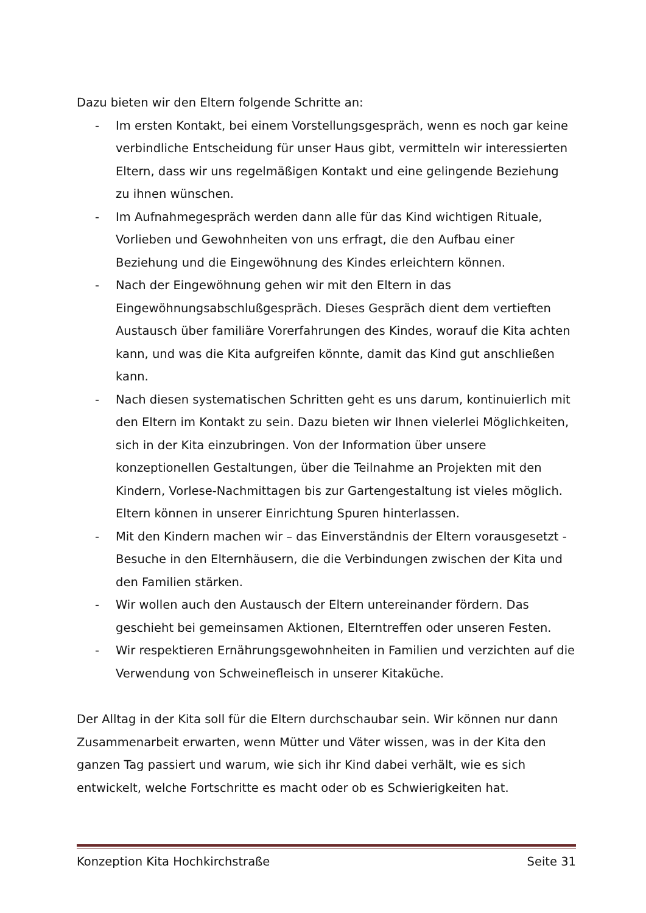Dazu bieten wir den Eltern folgende Schritte an:
- Im ersten Kontakt, bei einem Vorstellungsgespräch, wenn es noch gar keine verbindliche Entscheidung für unser Haus gibt, vermitteln wir interessierten Eltern, dass wir uns regelmäßigen Kontakt und eine gelingende Beziehung zu ihnen wünschen.
- Im Aufnahmegespräch werden dann alle für das Kind wichtigen Rituale, Vorlieben und Gewohnheiten von uns erfragt, die den Aufbau einer Beziehung und die Eingewöhnung des Kindes erleichtern können.
- Nach der Eingewöhnung gehen wir mit den Eltern in das Eingewöhnungsabschlußgespräch. Dieses Gespräch dient dem vertieften Austausch über familiäre Vorerfahrungen des Kindes, worauf die Kita achten kann, und was die Kita aufgreifen könnte, damit das Kind gut anschließen kann.
- Nach diesen systematischen Schritten geht es uns darum, kontinuierlich mit den Eltern im Kontakt zu sein. Dazu bieten wir Ihnen vielerlei Möglichkeiten, sich in der Kita einzubringen. Von der Information über unsere konzeptionellen Gestaltungen, über die Teilnahme an Projekten mit den Kindern, Vorlese-Nachmittagen bis zur Gartengestaltung ist vieles möglich. Eltern können in unserer Einrichtung Spuren hinterlassen.
- Mit den Kindern machen wir – das Einverständnis der Eltern vorausgesetzt - Besuche in den Elternhäusern, die die Verbindungen zwischen der Kita und den Familien stärken.
- Wir wollen auch den Austausch der Eltern untereinander fördern. Das geschieht bei gemeinsamen Aktionen, Elterntreffen oder unseren Festen.
- Wir respektieren Ernährungsgewohnheiten in Familien und verzichten auf die Verwendung von Schweinefleisch in unserer Kitaküche.
Der Alltag in der Kita soll für die Eltern durchschaubar sein. Wir können nur dann Zusammenarbeit erwarten, wenn Mütter und Väter wissen, was in der Kita den ganzen Tag passiert und warum, wie sich ihr Kind dabei verhält, wie es sich entwickelt, welche Fortschritte es macht oder ob es Schwierigkeiten hat.
Konzeption Kita Hochkirchstraße Seite 31